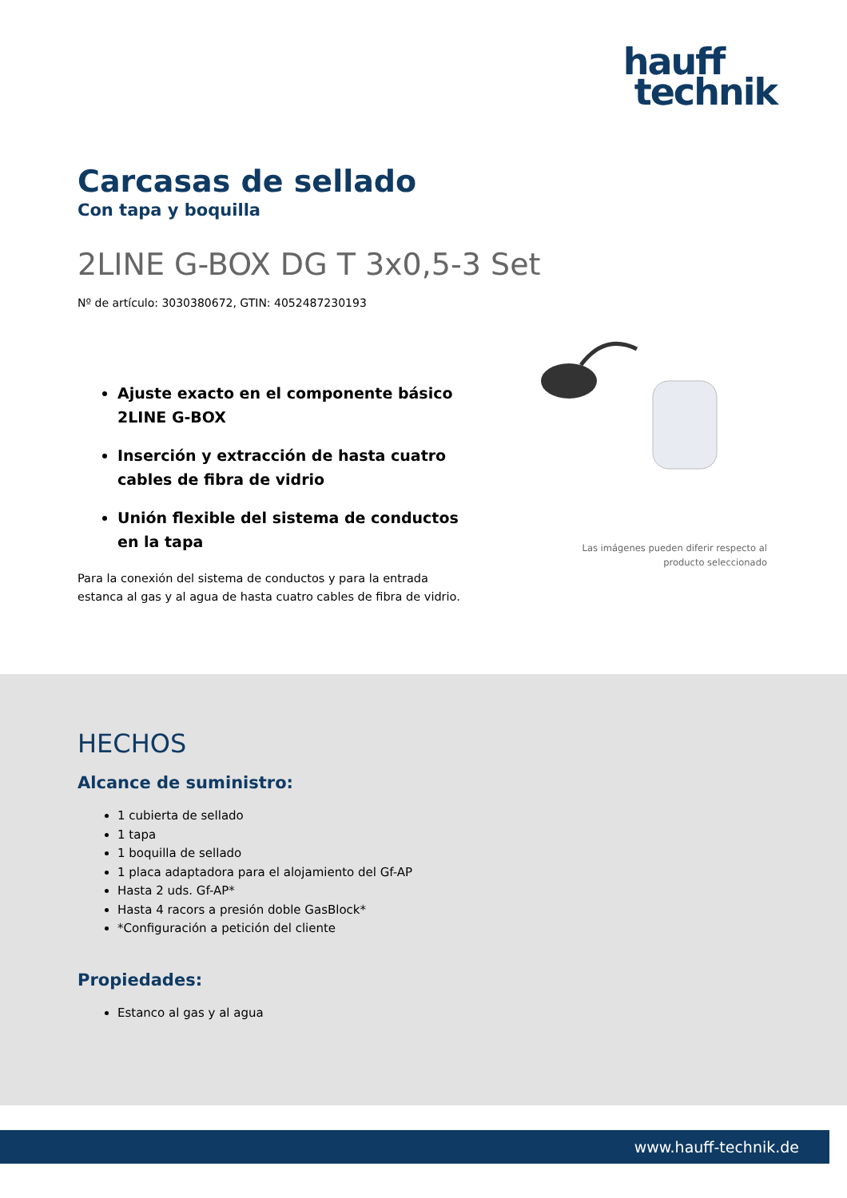hauff
technik
Carcasas de sellado
Con tapa y boquilla
2LINE G-BOX DG T 3x0,5-3 Set
Nº de artículo: 3030380672, GTIN: 4052487230193
Ajuste exacto en el componente básico 2LINE G-BOX
Inserción y extracción de hasta cuatro cables de fibra de vidrio
Unión flexible del sistema de conductos en la tapa
Para la conexión del sistema de conductos y para la entrada estanca al gas y al agua de hasta cuatro cables de fibra de vidrio.
Las imágenes pueden diferir respecto al producto seleccionado
HECHOS
Alcance de suministro:
1 cubierta de sellado
1 tapa
1 boquilla de sellado
1 placa adaptadora para el alojamiento del Gf-AP
Hasta 2 uds. Gf-AP*
Hasta 4 racors a presión doble GasBlock*
*Configuración a petición del cliente
Propiedades:
Estanco al gas y al agua
www.hauff-technik.de